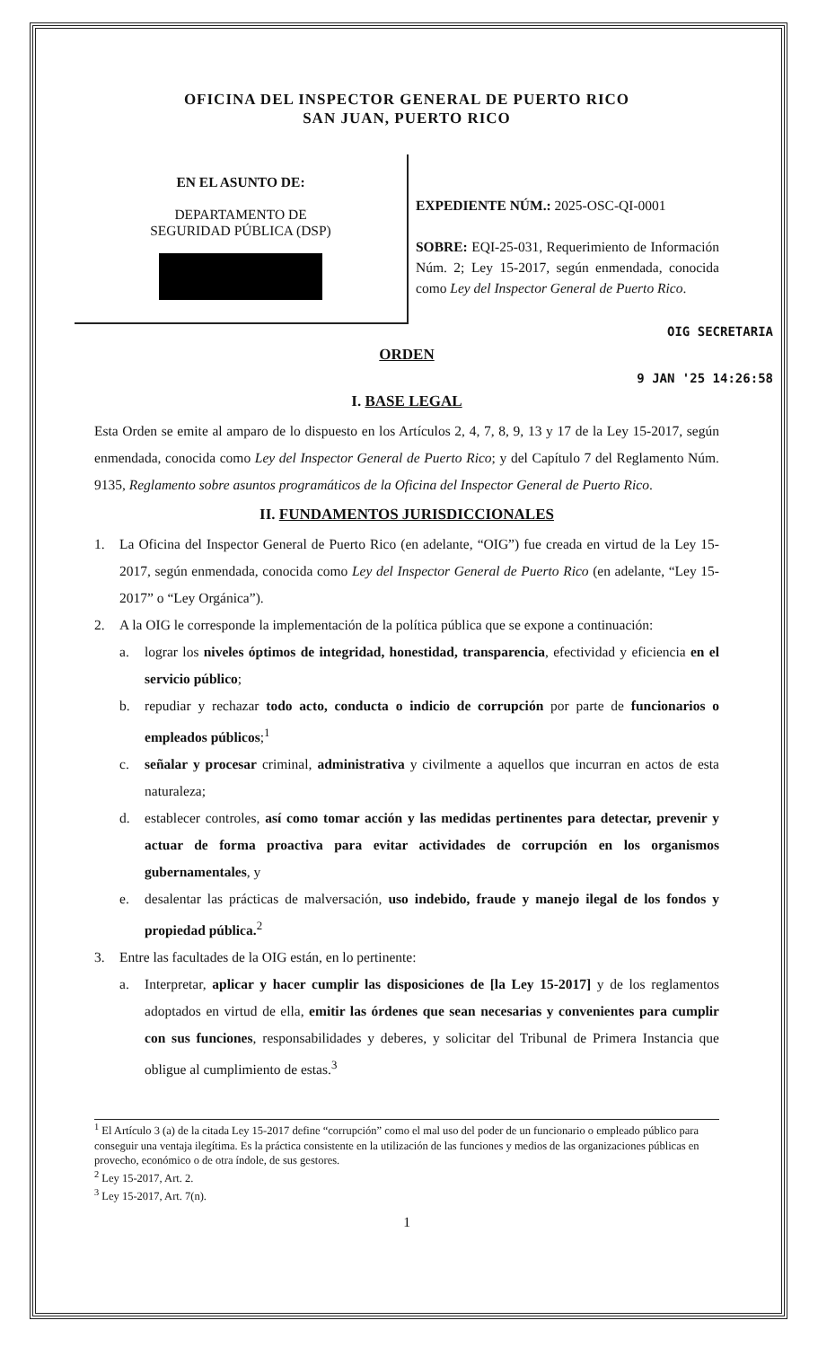OFICINA DEL INSPECTOR GENERAL DE PUERTO RICO
SAN JUAN, PUERTO RICO
EN EL ASUNTO DE:
DEPARTAMENTO DE
SEGURIDAD PÚBLICA (DSP)
EXPEDIENTE NÚM.: 2025-OSC-QI-0001
SOBRE: EQI-25-031, Requerimiento de Información Núm. 2; Ley 15-2017, según enmendada, conocida como Ley del Inspector General de Puerto Rico.
OIG SECRETARIA
ORDEN
9 JAN '25 14:26:58
I. BASE LEGAL
Esta Orden se emite al amparo de lo dispuesto en los Artículos 2, 4, 7, 8, 9, 13 y 17 de la Ley 15-2017, según enmendada, conocida como Ley del Inspector General de Puerto Rico; y del Capítulo 7 del Reglamento Núm. 9135, Reglamento sobre asuntos programáticos de la Oficina del Inspector General de Puerto Rico.
II. FUNDAMENTOS JURISDICCIONALES
1. La Oficina del Inspector General de Puerto Rico (en adelante, “OIG”) fue creada en virtud de la Ley 15-2017, según enmendada, conocida como Ley del Inspector General de Puerto Rico (en adelante, “Ley 15-2017” o “Ley Orgánica”).
2. A la OIG le corresponde la implementación de la política pública que se expone a continuación:
a. lograr los niveles óptimos de integridad, honestidad, transparencia, efectividad y eficiencia en el servicio público;
b. repudiar y rechazar todo acto, conducta o indicio de corrupción por parte de funcionarios o empleados públicos;<sup>1</sup>
c. señalar y procesar criminal, administrativa y civilmente a aquellos que incurran en actos de esta naturaleza;
d. establecer controles, así como tomar acción y las medidas pertinentes para detectar, prevenir y actuar de forma proactiva para evitar actividades de corrupción en los organismos gubernamentales, y
e. desalentar las prácticas de malversación, uso indebido, fraude y manejo ilegal de los fondos y propiedad pública.<sup>2</sup>
3. Entre las facultades de la OIG están, en lo pertinente:
a. Interpretar, aplicar y hacer cumplir las disposiciones de [la Ley 15-2017] y de los reglamentos adoptados en virtud de ella, emitir las órdenes que sean necesarias y convenientes para cumplir con sus funciones, responsabilidades y deberes, y solicitar del Tribunal de Primera Instancia que obligue al cumplimiento de estas.<sup>3</sup>
<sup>1</sup> El Artículo 3 (a) de la citada Ley 15-2017 define “corrupción” como el mal uso del poder de un funcionario o empleado público para conseguir una ventaja ilegítima. Es la práctica consistente en la utilización de las funciones y medios de las organizaciones públicas en provecho, económico o de otra índole, de sus gestores.
<sup>2</sup> Ley 15-2017, Art. 2.
<sup>3</sup> Ley 15-2017, Art. 7(n).
1